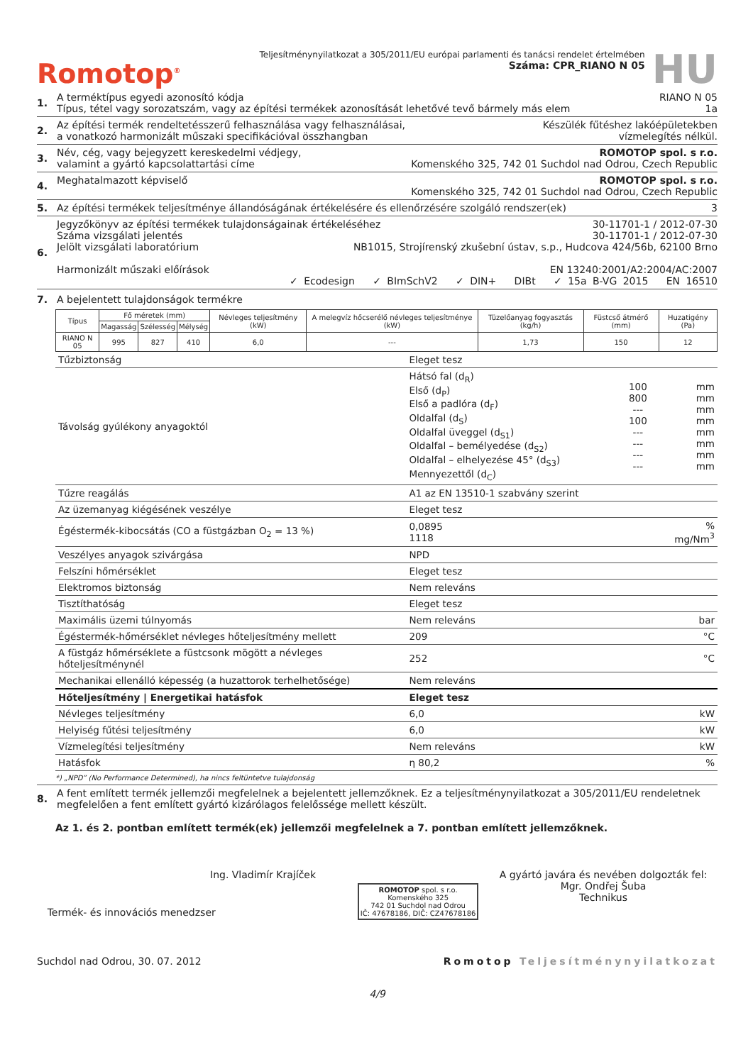Romotop<sup>®</sup>
Teljesítménynyilatkozat a 305/2011/EU európai parlamenti és tanácsi rendelet értelmében
Száma: CPR_RIANO N 05
HU
1. A terméktípus egyedi azonosító kódja RIANO N 05
Típus, tétel vagy sorozatszám, vagy az építési termékek azonosítását lehetővé tevő bármely más elem 1a
2. Az építési termék rendeltetésszerű felhasználása vagy felhasználásai,
a vonatkozó harmonizált műszaki specifikációval összhangban Készülék fűtéshez lakóépületekben
vízmelegítés nélkül.
3. Név, cég, vagy bejegyzett kereskedelmi védjegy,
valamint a gyártó kapcsolattartási címe ROMOTOP spol. s r.o.
Komenského 325, 742 01 Suchdol nad Odrou, Czech Republic
4. Meghatalmazott képviselő ROMOTOP spol. s r.o.
Komenského 325, 742 01 Suchdol nad Odrou, Czech Republic
5. Az építési termékek teljesítménye állandóságának értékelésére és ellenőrzésére szolgáló rendszer(ek) 3
6. Jegyzőkönyv az építési termékek tulajdonságainak értékeléséhez 30-11701-1 / 2012-07-30
Száma vizsgálati jelentés 30-11701-1 / 2012-07-30
Jelölt vizsgálati laboratórium NB1015, Strojírenský zkušební ústav, s.p., Hudcova 424/56b, 62100 Brno
Harmonizált műszaki előírások EN 13240:2001/A2:2004/AC:2007
✓ Ecodesign ✓ BImSchV2 ✓ DIN+ DIBt ✓ 15a B-VG 2015 EN 16510
7. A bejelentett tulajdonságok termékre
| Típus | Fő méretek (mm) | | | Névleges teljesítmény (kW) | A melegvíz hőcserélő névleges teljesítménye (kW) | Tüzelőanyag fogyasztás (kg/h) | Füstcső átmérő (mm) | Huzatigény (Pa) |
| --- | --- | --- | --- | --- | --- | --- | --- | --- |
| | Magasság | Szélesség | Mélység | | | | | |
| RIANO N 05 | 995 | 827 | 410 | 6,0 | --- | 1,73 | 150 | 12 |
| Tűzbiztonság | Eleget tesz | | |
| Távolság gyúlékony anyagoktól | Hátsó fal (d<sub>R</sub>) Első (d<sub>P</sub>) Első a padlóra (d<sub>F</sub>) Oldalfal (d<sub>S</sub>) Oldalfal üveggel (d<sub>S1</sub>) Oldalfal – bemélyedése (d<sub>S2</sub>) Oldalfal – elhelyezése 45° (d<sub>S3</sub>) Mennyezettől (d<sub>C</sub>) | 100 800 --- 100 --- --- --- --- | mm mm mm mm mm mm mm mm |
| Tűzre reagálás | A1 az EN 13510-1 szabvány szerint | | |
| Az üzemanyag kiégésének veszélye | Eleget tesz | | |
| Égéstermék-kibocsátás (CO a füstgázban O<sub>2</sub> = 13 %) | 0,0895 1118 | | % mg/Nm<sup>3</sup> |
| Veszélyes anyagok szivárgása | NPD | | |
| Felszíni hőmérséklet | Eleget tesz | | |
| Elektromos biztonság | Nem releváns | | |
| Tisztíthatóság | Eleget tesz | | |
| Maximális üzemi túlnyomás | Nem releváns | | bar |
| Égéstermék-hőmérséklet névleges hőteljesítmény mellett | 209 | | °C |
| A füstgáz hőmérséklete a füstcsonk mögött a névleges hőteljesítménynél | 252 | | °C |
| Mechanikai ellenálló képesség (a huzattorok terhelhetősége) | Nem releváns | | |
| Hőteljesítmény / Energetikai hatásfok | Eleget tesz | | |
| Névleges teljesítmény | 6,0 | | kW |
| Helyiség fűtési teljesítmény | 6,0 | | kW |
| Vízmelegítési teljesítmény | Nem releváns | | kW |
| Hatásfok | η 80,2 | | % |
*) „NPD” (No Performance Determined), ha nincs feltüntetve tulajdonság
8. A fent említett termék jellemzői megfelelnek a bejelentett jellemzőknek. Ez a teljesítménynyilatkozat a 305/2011/EU rendeletnek megfelelően a fent említett gyártó kizárólagos felelőssége mellett készült.
Az 1. és 2. pontban említett termék(ek) jellemzői megfelelnek a 7. pontban említett jellemzőknek.
Ing. Vladimír Krajíček
Termék- és innovációs menedzser
ROMOTOP spol. s r.o.
Komenského 325
742 01 Suchdol nad Odrou
IČ: 47678186, DIČ: CZ47678186
A gyártó javára és nevében dolgozták fel:
Mgr. Ondřej Šuba
Technikus
Suchdol nad Odrou, 30. 07. 2012 Romotop Teljesítménynyilatkozat
4/9